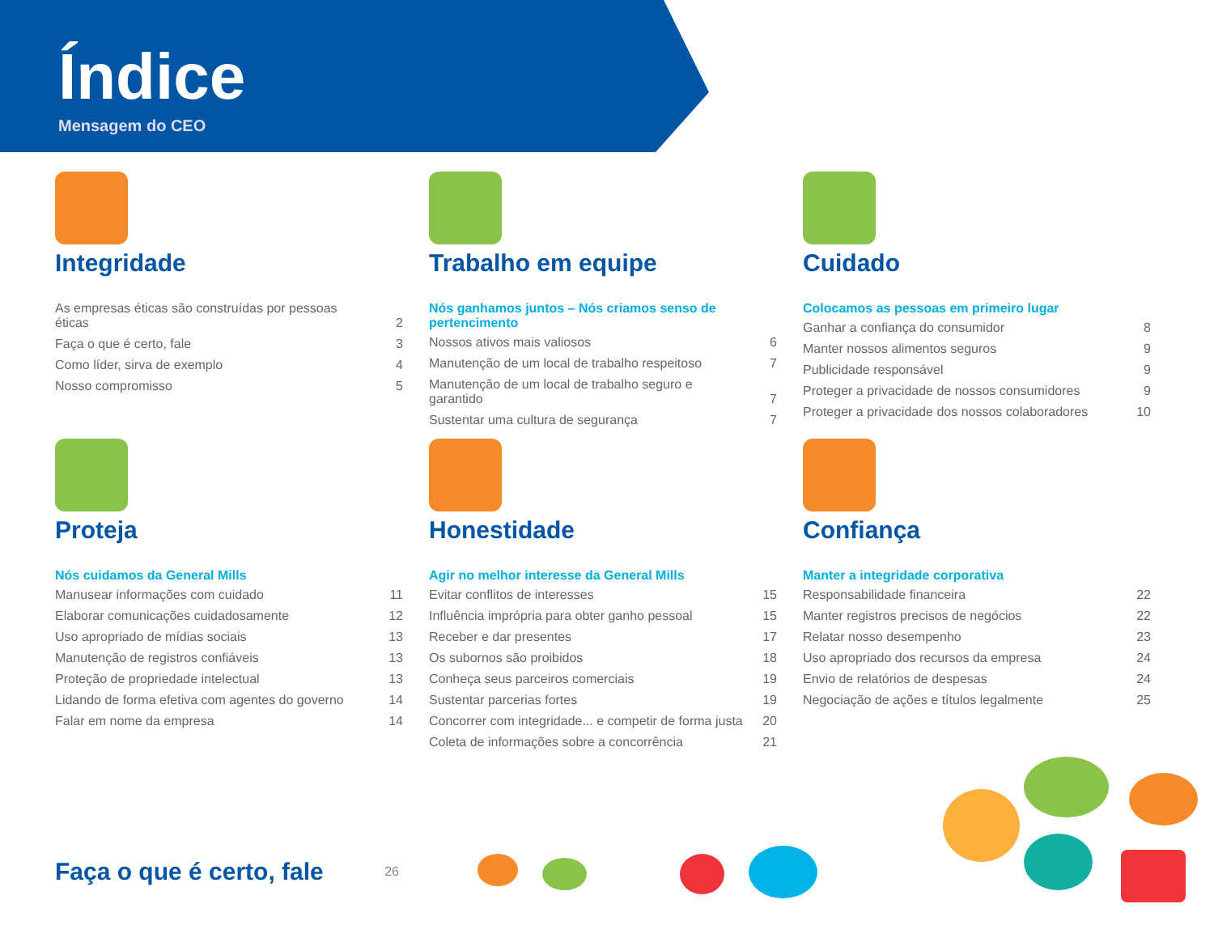Índice
Mensagem do CEO
Integridade
As empresas éticas são construídas por pessoas éticas 2
Faça o que é certo, fale 3
Como líder, sirva de exemplo 4
Nosso compromisso 5
Trabalho em equipe
Nós ganhamos juntos – Nós criamos senso de pertencimento
Nossos ativos mais valiosos 6
Manutenção de um local de trabalho respeitoso 7
Manutenção de um local de trabalho seguro e garantido 7
Sustentar uma cultura de segurança 7
Cuidado
Colocamos as pessoas em primeiro lugar
Ganhar a confiança do consumidor 8
Manter nossos alimentos seguros 9
Publicidade responsável 9
Proteger a privacidade de nossos consumidores 9
Proteger a privacidade dos nossos colaboradores 10
Proteja
Nós cuidamos da General Mills
Manusear informações com cuidado 11
Elaborar comunicações cuidadosamente 12
Uso apropriado de mídias sociais 13
Manutenção de registros confiáveis 13
Proteção de propriedade intelectual 13
Lidando de forma efetiva com agentes do governo 14
Falar em nome da empresa 14
Honestidade
Agir no melhor interesse da General Mills
Evitar conflitos de interesses 15
Influência imprópria para obter ganho pessoal 15
Receber e dar presentes 17
Os subornos são proibidos 18
Conheça seus parceiros comerciais 19
Sustentar parcerias fortes 19
Concorrer com integridade... e competir de forma justa 20
Coleta de informações sobre a concorrência 21
Confiança
Manter a integridade corporativa
Responsabilidade financeira 22
Manter registros precisos de negócios 22
Relatar nosso desempenho 23
Uso apropriado dos recursos da empresa 24
Envio de relatórios de despesas 24
Negociação de ações e títulos legalmente 25
Faça o que é certo, fale 26